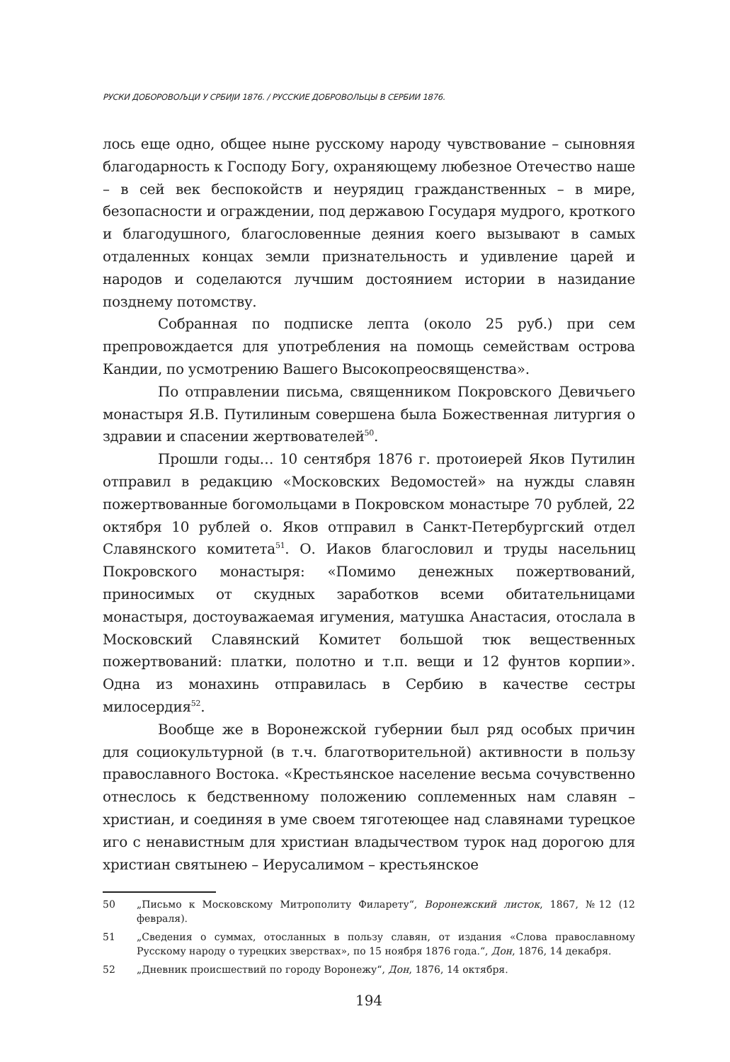РУСКИ ДОБОРОВОЉЦИ У СРБИЈИ 1876. / РУССКИЕ ДОБРОВОЛЬЦЫ В СЕРБИИ 1876.
лось еще одно, общее ныне русскому народу чувствование – сыновняя благодарность к Господу Богу, охраняющему любезное Отечество наше – в сей век беспокойств и неурядиц гражданственных – в мире, безопасности и ограждении, под державою Государя мудрого, кроткого и благодушного, благословенные деяния коего вызывают в самых отдаленных концах земли признательность и удивление царей и народов и соделаются лучшим достоянием истории в назидание позднему потомству.
Собранная по подписке лепта (около 25 руб.) при сем препровождается для употребления на помощь семействам острова Кандии, по усмотрению Вашего Высокопреосвященства».
По отправлении письма, священником Покровского Девичьего монастыря Я.В. Путилиным совершена была Божественная литургия о здравии и спасении жертвователей<sup>50</sup>.
Прошли годы… 10 сентября 1876 г. протоиерей Яков Путилин отправил в редакцию «Московских Ведомостей» на нужды славян пожертвованные богомольцами в Покровском монастыре 70 рублей, 22 октября 10 рублей о. Яков отправил в Санкт-Петербургский отдел Славянского комитета<sup>51</sup>. О. Иаков благословил и труды насельниц Покровского монастыря: «Помимо денежных пожертвований, приносимых от скудных заработков всеми обитательницами монастыря, достоуважаемая игумения, матушка Анастасия, отослала в Московский Славянский Комитет большой тюк вещественных пожертвований: платки, полотно и т.п. вещи и 12 фунтов корпии». Одна из монахинь отправилась в Сербию в качестве сестры милосердия<sup>52</sup>.
Вообще же в Воронежской губернии был ряд особых причин для социокультурной (в т.ч. благотворительной) активности в пользу православного Востока. «Крестьянское население весьма сочувственно отнеслось к бедственному положению соплеменных нам славян – христиан, и соединяя в уме своем тяготеющее над славянами турецкое иго с ненавистным для христиан владычеством турок над дорогою для христиан святынею – Иерусалимом – крестьянское
50 „Письмо к Московскому Митрополиту Филарету“, Воронежский листок, 1867, №12 (12 февраля).
51 „Сведения о суммах, отосланных в пользу славян, от издания «Слова православному Русскому народу о турецких зверствах», по 15 ноября 1876 года.“, Дон, 1876, 14 декабря.
52 „Дневник происшествий по городу Воронежу“, Дон, 1876, 14 октября.
194